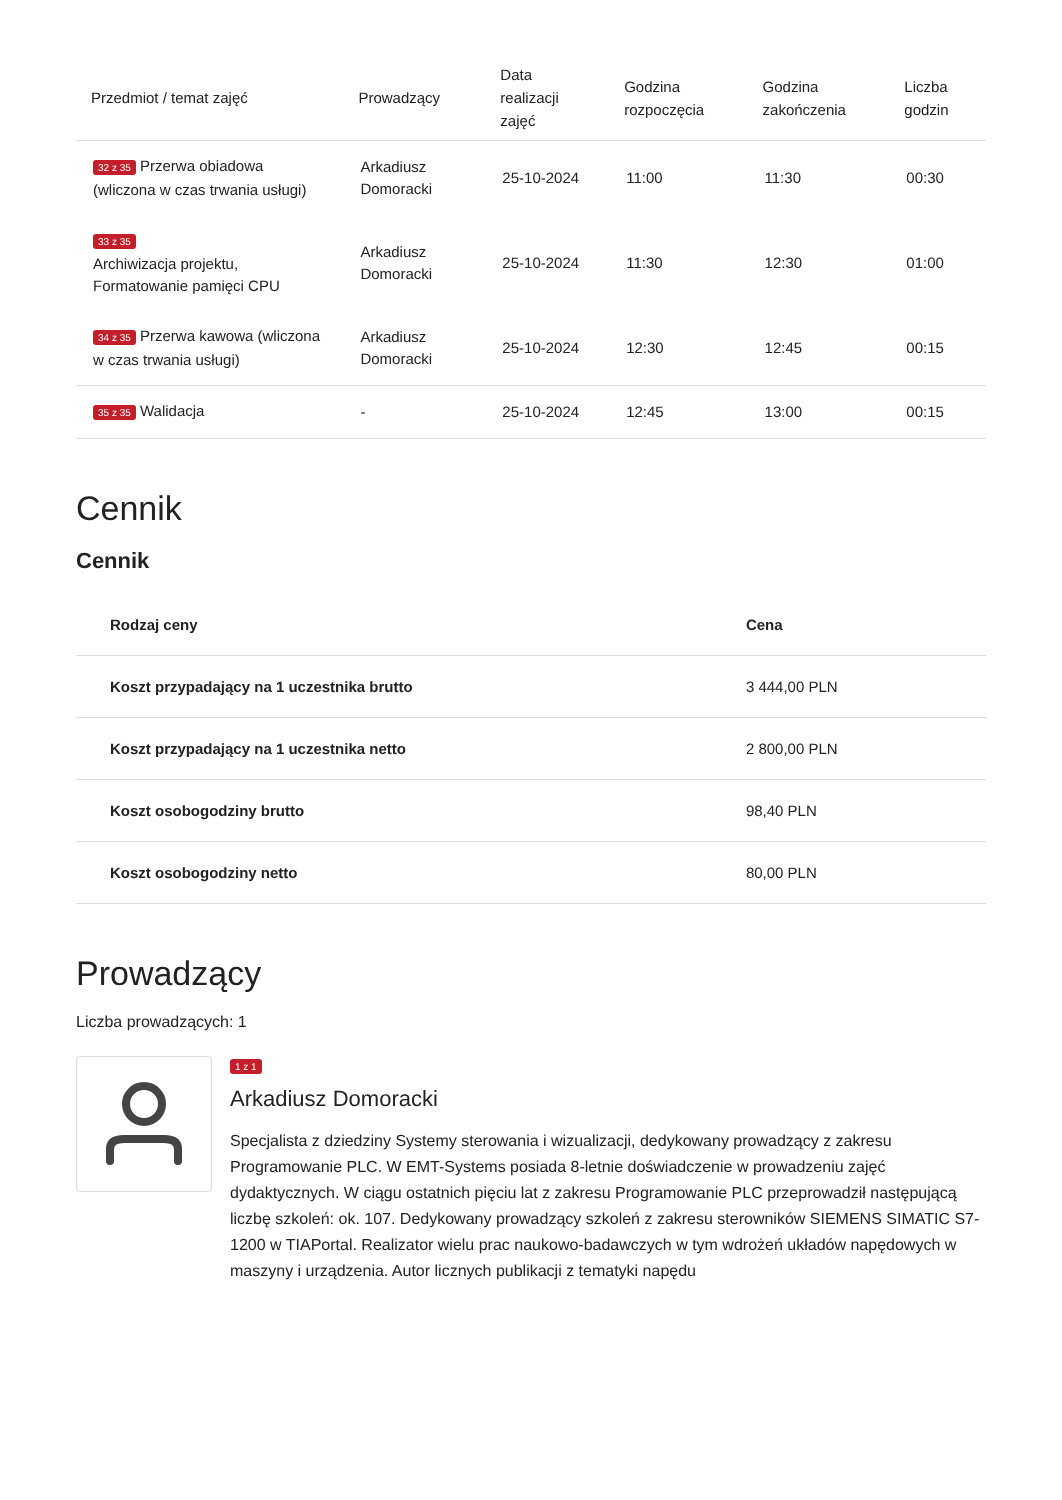| Przedmiot / temat zajęć | Prowadzący | Data realizacji zajęć | Godzina rozpoczęcia | Godzina zakończenia | Liczba godzin |
| --- | --- | --- | --- | --- | --- |
| 32 z 35 Przerwa obiadowa (wliczona w czas trwania usługi) | Arkadiusz Domoracki | 25-10-2024 | 11:00 | 11:30 | 00:30 |
| 33 z 35 Archiwizacja projektu, Formatowanie pamięci CPU | Arkadiusz Domoracki | 25-10-2024 | 11:30 | 12:30 | 01:00 |
| 34 z 35 Przerwa kawowa (wliczona w czas trwania usługi) | Arkadiusz Domoracki | 25-10-2024 | 12:30 | 12:45 | 00:15 |
| 35 z 35 Walidacja | - | 25-10-2024 | 12:45 | 13:00 | 00:15 |
Cennik
Cennik
| Rodzaj ceny | Cena |
| --- | --- |
| Koszt przypadający na 1 uczestnika brutto | 3 444,00 PLN |
| Koszt przypadający na 1 uczestnika netto | 2 800,00 PLN |
| Koszt osobogodziny brutto | 98,40 PLN |
| Koszt osobogodziny netto | 80,00 PLN |
Prowadzący
Liczba prowadzących: 1
1 z 1
Arkadiusz Domoracki
Specjalista z dziedziny Systemy sterowania i wizualizacji, dedykowany prowadzący z zakresu Programowanie PLC. W EMT-Systems posiada 8-letnie doświadczenie w prowadzeniu zajęć dydaktycznych. W ciągu ostatnich pięciu lat z zakresu Programowanie PLC przeprowadził następującą liczbę szkoleń: ok. 107. Dedykowany prowadzący szkoleń z zakresu sterowników SIEMENS SIMATIC S7-1200 w TIAPortal. Realizator wielu prac naukowo-badawczych w tym wdrożeń układów napędowych w maszyny i urządzenia. Autor licznych publikacji z tematyki napędu